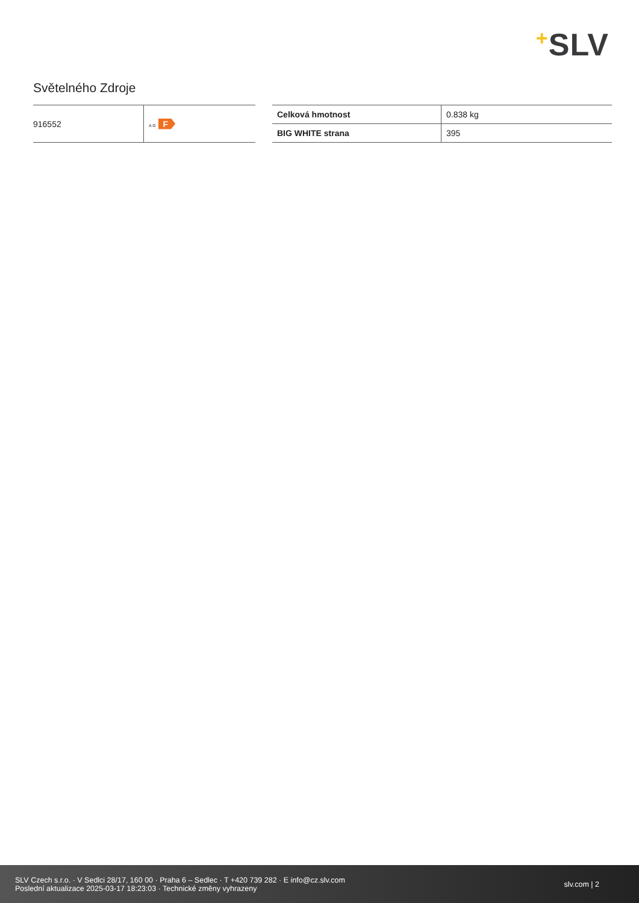+SLV
Světelného Zdroje
| 916552 | A G F |
| Celková hmotnost | 0.838 kg |
| BIG WHITE strana | 395 |
SLV Czech s.r.o. · V Sedlci 28/17, 160 00 · Praha 6 – Sedlec · T +420 739 282 · E info@cz.slv.com
Poslední aktualizace 2025-03-17 18:23:03 · Technické změny vyhrazeny
slv.com | 2